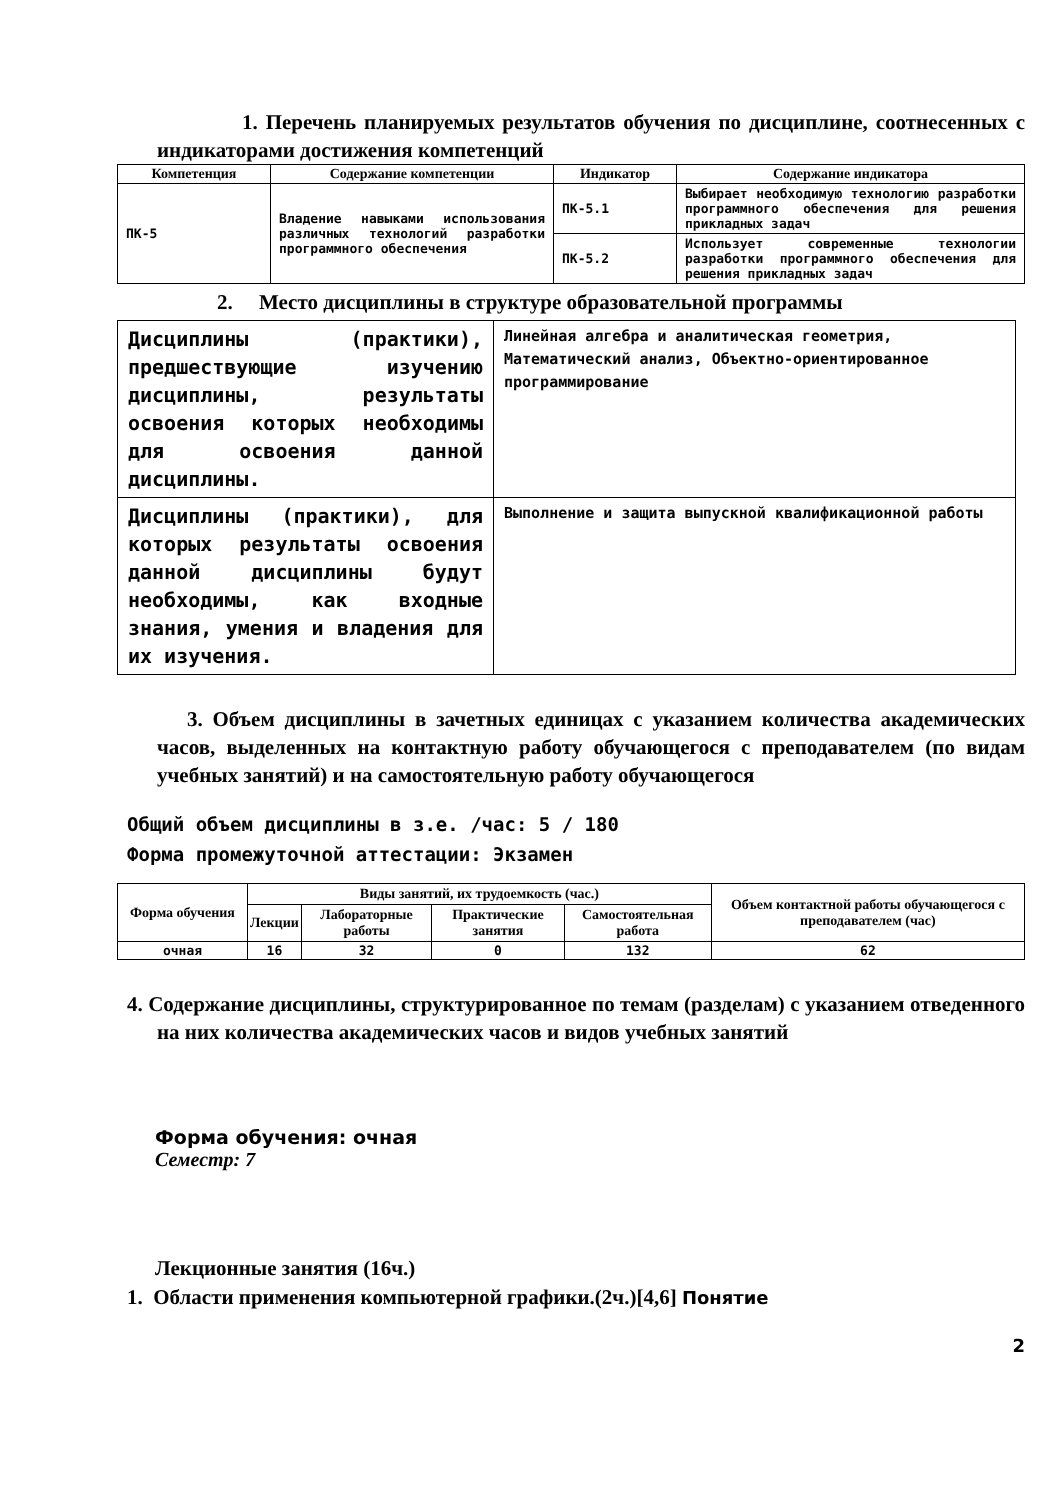1. Перечень планируемых результатов обучения по дисциплине, соотнесенных с индикаторами достижения компетенций
| Компетенция | Содержание компетенции | Индикатор | Содержание индикатора |
| --- | --- | --- | --- |
| ПК-5 | Владение навыками использования различных технологий разработки программного обеспечения | ПК-5.1 | Выбирает необходимую технологию разработки программного обеспечения для решения прикладных задач |
| | | ПК-5.2 | Использует современные технологии разработки программного обеспечения для решения прикладных задач |
2. Место дисциплины в структуре образовательной программы
| Дисциплины (практики), предшествующие изучению дисциплины, результаты освоения которых необходимы для освоения данной дисциплины. | Линейная алгебра и аналитическая геометрия, Математический анализ, Объектно-ориентированное программирование |
| Дисциплины (практики), для которых результаты освоения данной дисциплины будут необходимы, как входные знания, умения и владения для их изучения. | Выполнение и защита выпускной квалификационной работы |
3. Объем дисциплины в зачетных единицах с указанием количества академических часов, выделенных на контактную работу обучающегося с преподавателем (по видам учебных занятий) и на самостоятельную работу обучающегося
Общий объем дисциплины в з.е. /час: 5 / 180
Форма промежуточной аттестации: Экзамен
| Форма обучения | Виды занятий, их трудоемкость (час.) | | | | Объем контактной работы обучающегося с преподавателем (час) |
| --- | --- | --- | --- | --- | --- |
| | Лекции | Лабораторные работы | Практические занятия | Самостоятельная работа | |
| очная | 16 | 32 | 0 | 132 | 62 |
4. Содержание дисциплины, структурированное по темам (разделам) с указанием отведенного на них количества академических часов и видов учебных занятий
Форма обучения: очная
Семестр: 7
Лекционные занятия (16ч.)
1. Области применения компьютерной графики.(2ч.)[4,6] Понятие
2